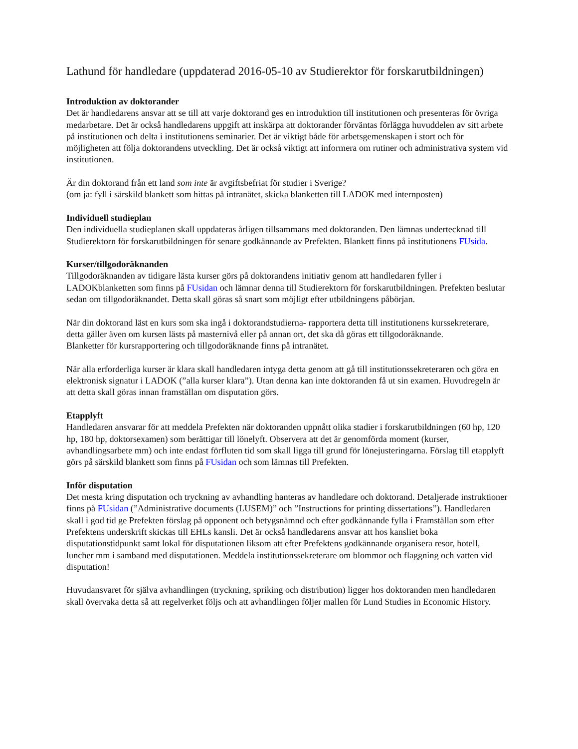Lathund för handledare (uppdaterad 2016-05-10 av Studierektor för forskarutbildningen)
Introduktion av doktorander
Det är handledarens ansvar att se till att varje doktorand ges en introduktion till institutionen och presenteras för övriga medarbetare. Det är också handledarens uppgift att inskärpa att doktorander förväntas förlägga huvuddelen av sitt arbete på institutionen och delta i institutionens seminarier. Det är viktigt både för arbetsgemenskapen i stort och för möjligheten att följa doktorandens utveckling. Det är också viktigt att informera om rutiner och administrativa system vid institutionen.
Är din doktorand från ett land som inte är avgiftsbefriat för studier i Sverige?
(om ja: fyll i särskild blankett som hittas på intranätet, skicka blanketten till LADOK med internposten)
Individuell studieplan
Den individuella studieplanen skall uppdateras årligen tillsammans med doktoranden. Den lämnas undertecknad till Studierektorn för forskarutbildningen för senare godkännande av Prefekten. Blankett finns på institutionens FUsida.
Kurser/tillgodoräknanden
Tillgodoräknanden av tidigare lästa kurser görs på doktorandens initiativ genom att handledaren fyller i LADOKblanketten som finns på FUsidan och lämnar denna till Studierektorn för forskarutbildningen. Prefekten beslutar sedan om tillgodoräknandet. Detta skall göras så snart som möjligt efter utbildningens påbörjan.
När din doktorand läst en kurs som ska ingå i doktorandstudierna- rapportera detta till institutionens kurssekreterare, detta gäller även om kursen lästs på masternivå eller på annan ort, det ska då göras ett tillgodoräknande.
Blanketter för kursrapportering och tillgodoräknande finns på intranätet.
När alla erforderliga kurser är klara skall handledaren intyga detta genom att gå till institutionssekreteraren och göra en elektronisk signatur i LADOK (”alla kurser klara”). Utan denna kan inte doktoranden få ut sin examen. Huvudregeln är att detta skall göras innan framställan om disputation görs.
Etapplyft
Handledaren ansvarar för att meddela Prefekten när doktoranden uppnått olika stadier i forskarutbildningen (60 hp, 120 hp, 180 hp, doktorsexamen) som berättigar till lönelyft. Observera att det är genomförda moment (kurser, avhandlingsarbete mm) och inte endast förfluten tid som skall ligga till grund för lönejusteringarna. Förslag till etapplyft görs på särskild blankett som finns på FUsidan och som lämnas till Prefekten.
Inför disputation
Det mesta kring disputation och tryckning av avhandling hanteras av handledare och doktorand. Detaljerade instruktioner finns på FUsidan (”Administrative documents (LUSEM)” och ”Instructions for printing dissertations”). Handledaren skall i god tid ge Prefekten förslag på opponent och betygsnämnd och efter godkännande fylla i Framställan som efter Prefektens underskrift skickas till EHLs kansli. Det är också handledarens ansvar att hos kansliet boka disputationstidpunkt samt lokal för disputationen liksom att efter Prefektens godkännande organisera resor, hotell, luncher mm i samband med disputationen. Meddela institutionssekreterare om blommor och flaggning och vatten vid disputation!
Huvudansvaret för själva avhandlingen (tryckning, spriking och distribution) ligger hos doktoranden men handledaren skall övervaka detta så att regelverket följs och att avhandlingen följer mallen för Lund Studies in Economic History.